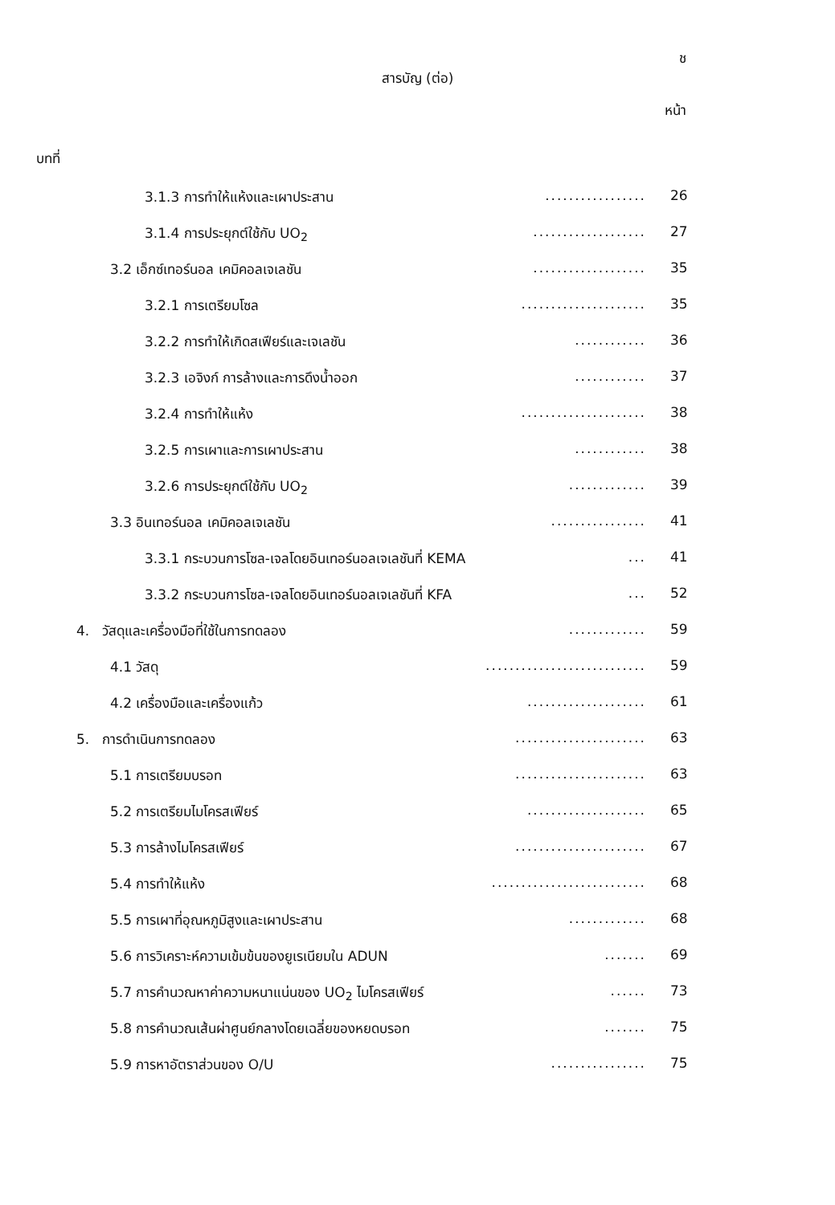ช
สารบัญ (ต่อ)
หน้า
บทที่
3.1.3 การทำให้แห้งและเผาประสาน................. 26
3.1.4 การประยุกต์ใช้กับ UO<sub>2</sub>................... 27
3.2 เอ็กซ์เทอร์นอล เคมิคอลเจเลชัน................... 35
3.2.1 การเตรียมโซล..................... 35
3.2.2 การทำให้เกิดสเฟียร์และเจเลชัน............ 36
3.2.3 เอจิงก์ การล้างและการดึงน้ำออก............ 37
3.2.4 การทำให้แห้ง..................... 38
3.2.5 การเผาและการเผาประสาน............ 38
3.2.6 การประยุกต์ใช้กับ UO<sub>2</sub>............. 39
3.3 อินเทอร์นอล เคมิคอลเจเลชัน................ 41
3.3.1 กระบวนการโซล-เจลโดยอินเทอร์นอลเจเลชันที่ KEMA... 41
3.3.2 กระบวนการโซล-เจลโดยอินเทอร์นอลเจเลชันที่ KFA... 52
4. วัสดุและเครื่องมือที่ใช้ในการทดลอง............. 59
4.1 วัสดุ........................... 59
4.2 เครื่องมือและเครื่องแก้ว.................... 61
5. การดำเนินการทดลอง...................... 63
5.1 การเตรียมบรอท...................... 63
5.2 การเตรียมไมโครสเฟียร์.................... 65
5.3 การล้างไมโครสเฟียร์...................... 67
5.4 การทำให้แห้ง.......................... 68
5.5 การเผาที่อุณหภูมิสูงและเผาประสาน............. 68
5.6 การวิเคราะห์ความเข้มข้นของยูเรเนียมใน ADUN....... 69
5.7 การคำนวณหาค่าความหนาแน่นของ UO<sub>2</sub> ไมโครสเฟียร์...... 73
5.8 การคำนวณเส้นผ่าศูนย์กลางโดยเฉลี่ยของหยดบรอท....... 75
5.9 การหาอัตราส่วนของ O/U................ 75